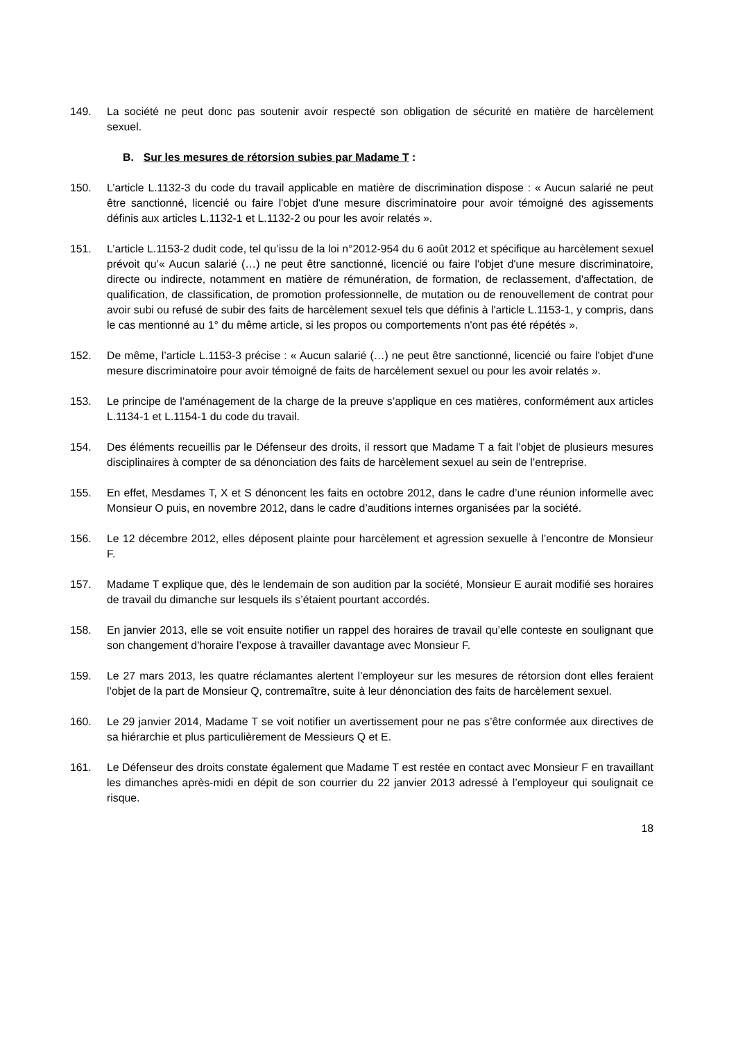149. La société ne peut donc pas soutenir avoir respecté son obligation de sécurité en matière de harcèlement sexuel.
B. Sur les mesures de rétorsion subies par Madame T :
150. L’article L.1132-3 du code du travail applicable en matière de discrimination dispose : « Aucun salarié ne peut être sanctionné, licencié ou faire l'objet d'une mesure discriminatoire pour avoir témoigné des agissements définis aux articles L.1132-1 et L.1132-2 ou pour les avoir relatés ».
151. L’article L.1153-2 dudit code, tel qu’issu de la loi n°2012-954 du 6 août 2012 et spécifique au harcèlement sexuel prévoit qu’« Aucun salarié (…) ne peut être sanctionné, licencié ou faire l'objet d'une mesure discriminatoire, directe ou indirecte, notamment en matière de rémunération, de formation, de reclassement, d'affectation, de qualification, de classification, de promotion professionnelle, de mutation ou de renouvellement de contrat pour avoir subi ou refusé de subir des faits de harcèlement sexuel tels que définis à l'article L.1153-1, y compris, dans le cas mentionné au 1° du même article, si les propos ou comportements n'ont pas été répétés ».
152. De même, l’article L.1153-3 précise : « Aucun salarié (…) ne peut être sanctionné, licencié ou faire l'objet d'une mesure discriminatoire pour avoir témoigné de faits de harcèlement sexuel ou pour les avoir relatés ».
153. Le principe de l’aménagement de la charge de la preuve s’applique en ces matières, conformément aux articles L.1134-1 et L.1154-1 du code du travail.
154. Des éléments recueillis par le Défenseur des droits, il ressort que Madame T a fait l’objet de plusieurs mesures disciplinaires à compter de sa dénonciation des faits de harcèlement sexuel au sein de l’entreprise.
155. En effet, Mesdames T, X et S dénoncent les faits en octobre 2012, dans le cadre d’une réunion informelle avec Monsieur O puis, en novembre 2012, dans le cadre d’auditions internes organisées par la société.
156. Le 12 décembre 2012, elles déposent plainte pour harcèlement et agression sexuelle à l’encontre de Monsieur F.
157. Madame T explique que, dès le lendemain de son audition par la société, Monsieur E aurait modifié ses horaires de travail du dimanche sur lesquels ils s’étaient pourtant accordés.
158. En janvier 2013, elle se voit ensuite notifier un rappel des horaires de travail qu’elle conteste en soulignant que son changement d’horaire l’expose à travailler davantage avec Monsieur F.
159. Le 27 mars 2013, les quatre réclamantes alertent l’employeur sur les mesures de rétorsion dont elles feraient l’objet de la part de Monsieur Q, contremaître, suite à leur dénonciation des faits de harcèlement sexuel.
160. Le 29 janvier 2014, Madame T se voit notifier un avertissement pour ne pas s’être conformée aux directives de sa hiérarchie et plus particulièrement de Messieurs Q et E.
161. Le Défenseur des droits constate également que Madame T est restée en contact avec Monsieur F en travaillant les dimanches après-midi en dépit de son courrier du 22 janvier 2013 adressé à l’employeur qui soulignait ce risque.
18